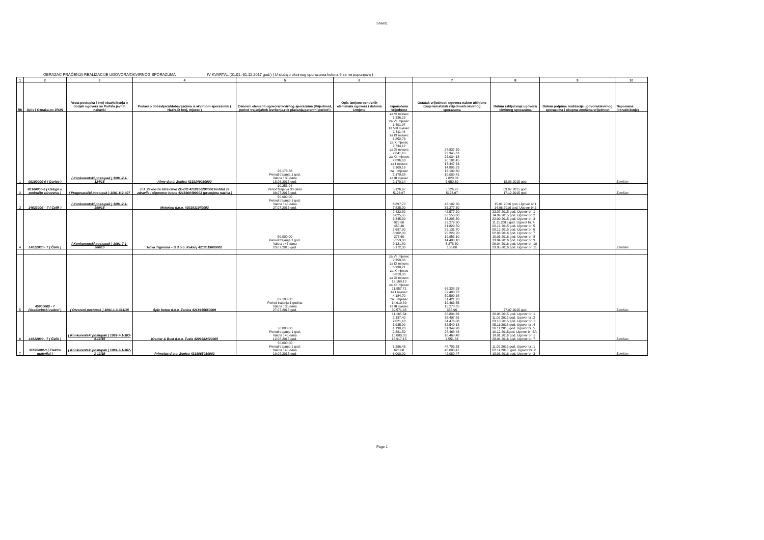Sheet1
OBRAZAC PRAĆENJA REALIZACIJE UGOVORA/OKVIRNOG SPORAZUMA IV KVARTAL (01.01.-31.12.2017 god.) ( U slučaju okvirnog sporazuma kolona 6 se ne popunjava )
| 1 | 2 | 3 | 4 | 5 | 6 | | 7 | 8 | 9 | 10 |
| --- | --- | --- | --- | --- | --- | --- | --- | --- | --- | --- |
| Rb | Opis i Oznaka po JRJN | Vrsta postupka i broj obavještenja o dodjeli ugovora sa Portala javnih nabavki | Podaci o dobavljaču/dobavljačima u okvirnom sporazumu ( Naziv,ID broj, mjesto ) | Osnovni elementi ugovora/okvirnog sporazuma (Vrijednost, period trajanja/rok izvršenja,rok plaćanja,garantni period ) | Opis izmjene osnovnih elemenata ugovora i datuma izmjene | Isporučena vrijednost | Ostatak vrijednosti ugovora nakon učinjene izmjene/ostatak vrijednosti okvirnog sporazuma | Datum zaključenja ugovora/ okvirnog sporazuma | Datum potpune realizacije ugovora/okvirnog sporazuma i ukupna utrošena vrijednost | Napomena (obrazloženje) |
| 1 | 09100000-0 ( Goriva ) | ( Konkurentski postupak ) 1091-7-1-124/15 | Almy d.o.o. Zenica 4218149030000 | 26.173,88 Period trajanja 1 god. Valuta : 30 dana 18.06.2015 god. | | za VI mjesec 1.336,29 za VII mjesec 1.491,97 za VIII mjesec 1.311,44 za IX mjesec 1.852,73 za X mjesec 2.734,12 za XI mjesec 2.641,10 za XII mjesec 2.696,63 za I mjesec 2.109,19 za II mjesec 2.179,58 za III mjesec 2.170,14 | 24.837,59 23.345,62 22.034,18 20.181,45 17.447,33 14.806,23 12.109,60 10.000,41 7.820,83 5.650,69 | 18.06.2015 god. | | Završen |
| 2 | 85100000-0 ( Usluge u području zdravstva ) | ( Pregovarački postupak ) 1091-8-2-407 | J.U. Zavod za zdravstvo ZE-DO 4218100290006 Institut za zdravlje i sigurnost hrane 4218900490003 (promjena naziva ) | 10.253,94 Period trajanja 30 dana 09.07.2015 god. | | 5.126,97 5126,97 | 5.126,97 5126,97 | 09.07.2015 god. 17.12.2015 god. | | Završen |
| 3 | 14622000 – 7 ( Čelik ) | ( Konkurentski postupak ) 1091-7-1-299/15 | Metering d.o.o. 4201931070002 | 50.000,00 Period trajanja 1 god. Valuta : 45 dana 27.07.2015 god. | | 6.897,70 7.825,00 | 43.102,30 35.277,30 | 15.01.2016 god. Ugovor br.1 14.06.2016 god. Ugovor br.2 | | |
| 4 | 14622000 - 7 ( Čelik ) | ( Konkurentski postupak ) 1091-7-1-366/15 | Nova Trgovina – S d.o.o. Kakanj 4218019680002 | 50.000,00 Period trajanja 1 god. Valuta : 45 dana 23.07.2015 god. | | 7.422,80 6.025,85 3.345,30 925,60 450,40 2.697,80 8.902,00 276,60 5.553,00 9.121,80 5.172,30 | 42.577,20 36.550,80 33.205,50 32.279,90 31.829,50 29.131,70 20.229,70 19.953,10 14.400,10 5.278,30 106,00 | 23.07.2015 god. Ugovor br. 1 14.09.2015.god. Ugovor br. 2 22.09.2015 god. Ugovor br. 3 11.11.2015 god. Ugovor br. 4 02.12.2015 god. Ugovor br. 5 08.12.2015 god. Ugovor br. 6 02.03.2016 god. Ugovor br. 7 10.03.2016 god. Ugovor br. 8 13.04.2016 god. Ugovor br. 9 29.04.2016 god. Ugovor br. 10 23.05.2016 god. Ugovor br. 11 | | Završen |
| 5 | 45000000 - 7 (Građevinski radovi ) | ( Otvoreni postupak ) 1091-1-3-324/15 | Špic beton d.o.o. Zenica 4218455660009 | 69.100,00 Period trajanja 1 godina Valuta : 30 dana 27.07.2015 god. | | za VII mjesec 2.359,88 za IX mjesec 6.938,21 za X mjesec 8.810,33 za XI mjesec 19.169,12 za XII mjesec 11.957,71 za I mjesec 4.184,70 za II mjesec 14.919,89 za III mjesec 39.571,35 | 66.338,93 59.400,72 50.590,38 31.421,26 19.463,55 15.278,85 358,96 | 27.07.2015 god. | | Završen |
| 6 | 14622000 - 7 ( Čelik ) | ( Konkurentski postupak ) 1091-7-1-363-3-12/15 | Kramer & Best d.o.o. Tuzla 4209382420005 | 50.000,00 Period trajanja 1 god. Valuta : 45 dana 12.08.2015 god. | | 11.165,34 2.337,40 2.021,18 1.935,90 1.190,20 2.881,50 10.000,00 15.917,15 | 38.834,66 36.497,26 34.476,08 32.540,18 31.349,98 28.468,48 18.468,48 2.551,33 | 20.08.2015 god. Ugovor br. 1 11.09.2015 god. Ugovor br .2 23.10.2015 god. Ugovor br .3 05.11.2015 god. Ugovor br .4 26.11.2015 god. Ugovor br .5 10.12.2015god. Ugovor br .5A 18.01.2016 god. Ugovor br .6 28.04.2016 god. Ugovor br. 7 | | Završen |
| 7 | 31670000-3 ( Elektro materijal ) | ( Konkurentski postupak ) 1091-7-1-367-3-13/15 | Primolux d.o.o. Zenica 4218065010003 | 50.000,00 Period trajanja 1 god. Valuta : 45 dana 19.08.2015 god. | | 1.296,45 623,08 6.000,00 | 48.703,55 48.080,47 42.080,47 | 11.09.2015 god. Ugovor br .1 02.11.2015. god. Ugovor br. 2 18.01.2016 god. Ugovor br. 3 | | Završen |
Page 1